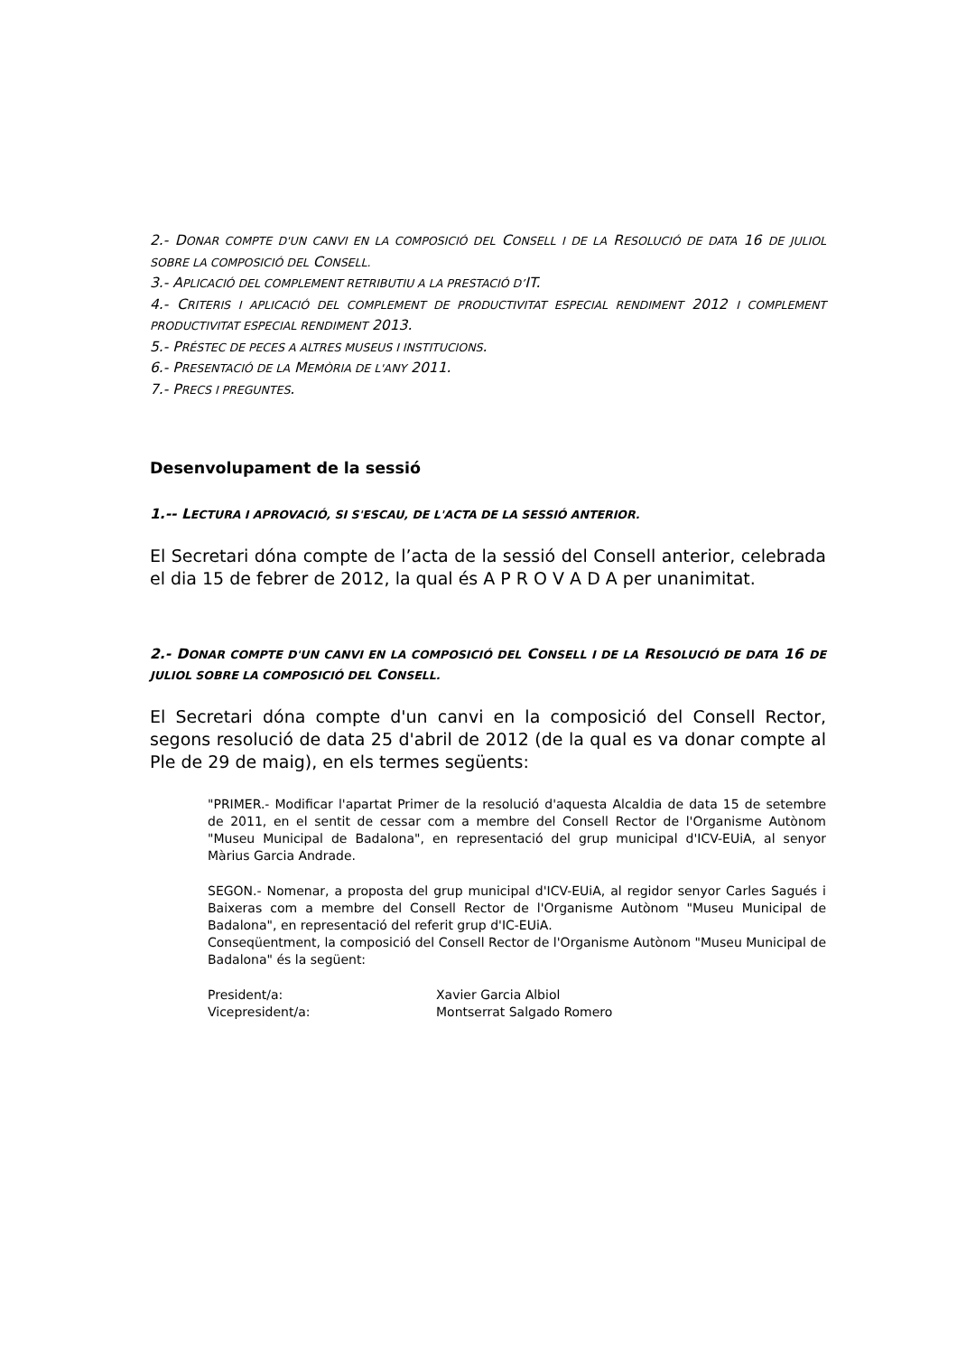2.- DONAR COMPTE D'UN CANVI EN LA COMPOSICIÓ DEL CONSELL I DE LA RESOLUCIÓ DE DATA 16 DE JULIOL SOBRE LA COMPOSICIÓ DEL CONSELL.
3.- APLICACIÓ DEL COMPLEMENT RETRIBUTIU A LA PRESTACIÓ D’IT.
4.- CRITERIS I APLICACIÓ DEL COMPLEMENT DE PRODUCTIVITAT ESPECIAL RENDIMENT 2012 I COMPLEMENT PRODUCTIVITAT ESPECIAL RENDIMENT 2013.
5.- PRÉSTEC DE PECES A ALTRES MUSEUS I INSTITUCIONS.
6.- PRESENTACIÓ DE LA MEMÒRIA DE L'ANY 2011.
7.- PRECS I PREGUNTES.
Desenvolupament de la sessió
1.-- LECTURA I APROVACIÓ, SI S'ESCAU, DE L'ACTA DE LA SESSIÓ ANTERIOR.
El Secretari dóna compte de l’acta de la sessió del Consell anterior, celebrada el dia 15 de febrer de 2012, la qual és A P R O V A D A per unanimitat.
2.- DONAR COMPTE D'UN CANVI EN LA COMPOSICIÓ DEL CONSELL I DE LA RESOLUCIÓ DE DATA 16 DE JULIOL SOBRE LA COMPOSICIÓ DEL CONSELL.
El Secretari dóna compte d'un canvi en la composició del Consell Rector, segons resolució de data 25 d'abril de 2012 (de la qual es va donar compte al Ple de 29 de maig), en els termes següents:
"PRIMER.- Modificar l'apartat Primer de la resolució d'aquesta Alcaldia de data 15 de setembre de 2011, en el sentit de cessar com a membre del Consell Rector de l'Organisme Autònom "Museu Municipal de Badalona", en representació del grup municipal d'ICV-EUiA, al senyor Màrius Garcia Andrade.
SEGON.- Nomenar, a proposta del grup municipal d'ICV-EUiA, al regidor senyor Carles Sagués i Baixeras com a membre del Consell Rector de l'Organisme Autònom "Museu Municipal de Badalona", en representació del referit grup d'IC-EUiA.
Conseqüentment, la composició del Consell Rector de l'Organisme Autònom "Museu Municipal de Badalona" és la següent:
President/a: Xavier Garcia Albiol
Vicepresident/a: Montserrat Salgado Romero